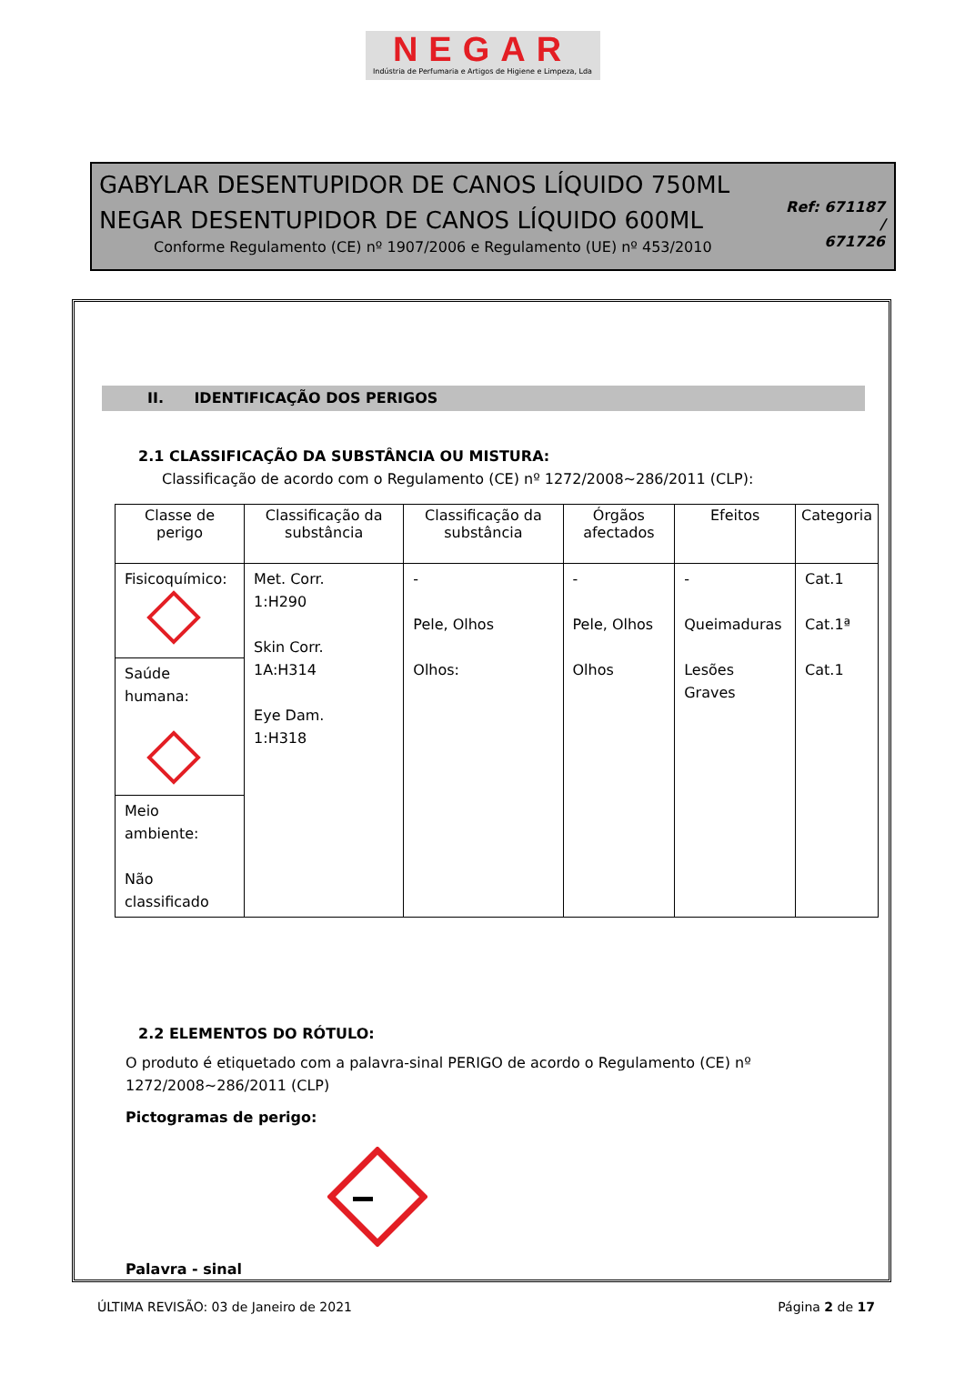NEGAR
Indústria de Perfumaria e Artigos de Higiene e Limpeza, Lda
GABYLAR DESENTUPIDOR DE CANOS LÍQUIDO 750ML
NEGAR DESENTUPIDOR DE CANOS LÍQUIDO 600ML
Conforme Regulamento (CE) nº 1907/2006 e Regulamento (UE) nº 453/2010
Ref: 671187 /
671726
II. IDENTIFICAÇÃO DOS PERIGOS
2.1 CLASSIFICAÇÃO DA SUBSTÂNCIA OU MISTURA:
Classificação de acordo com o Regulamento (CE) nº 1272/2008~286/2011 (CLP):
| Classe de perigo | Classificação da substância | Classificação da substância | Órgãos afectados | Efeitos | Categoria |
| --- | --- | --- | --- | --- | --- |
| Fisicoquímico: | Met. Corr. 1:H290 Skin Corr. 1A:H314 Eye Dam. 1:H318 | - Pele, Olhos Olhos: | - Pele, Olhos Olhos | - Queimaduras Lesões Graves | Cat.1 Cat.1ª Cat.1 |
| Saúde humana: | | | | | |
| Meio ambiente: Não classificado | | | | | |
2.2 ELEMENTOS DO RÓTULO:
O produto é etiquetado com a palavra-sinal PERIGO de acordo o Regulamento (CE) nº
1272/2008~286/2011 (CLP)
Pictogramas de perigo:
Palavra - sinal
ÚLTIMA REVISÃO: 03 de Janeiro de 2021 Página 2 de 17